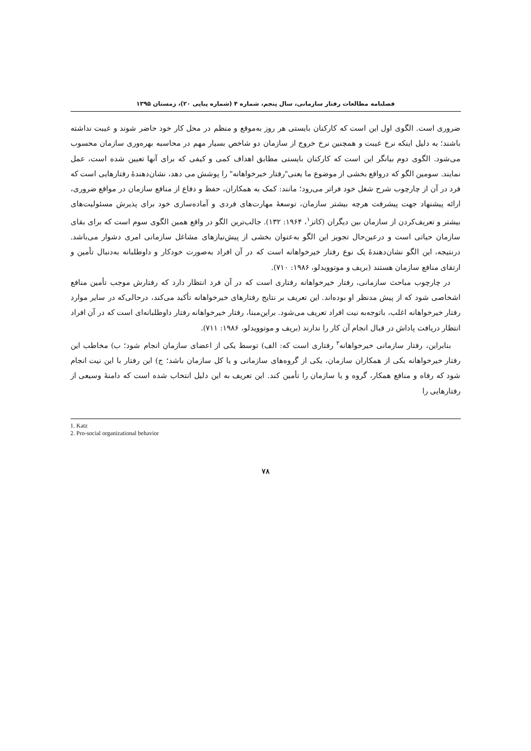فصلنامه مطالعات رفتار سازمانی، سال پنجم، شماره ۴ (شماره پیاپی ۲۰)، زمستان ۱۳۹۵
ضروری است. الگوی اول این است که کارکنان بایستی هر روز به‌موقع و منظم در محل کار خود حاضر شوند و غیبت نداشته باشند؛ به دلیل اینکه نرخ غیبت و همچنین نرخ خروج از سازمان دو شاخص بسیار مهم در محاسبه بهره‌وری سازمان محسوب می‌شود. الگوی دوم بیانگر این است که کارکنان بایستی مطابق اهداف کمی و کیفی که برای آنها تعیین شده است، عمل نمایند. سومین الگو که درواقع بخشی از موضوع ما یعنی"رفتار خیرخواهانه" را پوشش می دهد، نشان‌دهندهٔ رفتارهایی است که فرد در آن از چارچوب شرح شغل خود فراتر می‌رود؛ مانند: کمک به همکاران، حفظ و دفاع از منافع سازمان در مواقع ضروری، ارائه پیشنهاد جهت پیشرفت هرچه بیشتر سازمان، توسعهٔ مهارت‌های فردی و آماده‌سازی خود برای پذیرش مسئولیت‌های بیشتر و تعریف‌کردن از سازمان بین دیگران (کاتز<sup>۱</sup>، ۱۹۶۴: ۱۳۲). جالب‌ترین الگو در واقع همین الگوی سوم است که برای بقای سازمان حیاتی است و درعین‌حال تجویز این الگو به‌عنوان بخشی از پیش‌نیازهای مشاغل سازمانی امری دشوار می‌باشد. درنتیجه، این الگو نشان‌دهندهٔ یک نوع رفتار خیرخواهانه است که در آن افراد به‌صورت خودکار و داوطلبانه به‌دنبال تأمین و ارتقای منافع سازمان هستند (بریف و موتوویدلو، ۱۹۸۶: ۷۱۰).
در چارچوب مباحث سازمانی، رفتار خیرخواهانه رفتاری است که در آن فرد انتظار دارد که رفتارش موجب تأمین منافع اشخاصی شود که از پیش مدنظر او بوده‌اند. این تعریف بر نتایج رفتارهای خیرخواهانه تأکید می‌کند، درحالی‌که در سایر موارد رفتار خیرخواهانه اغلب، باتوجه‌به نیت افراد تعریف می‌شود. براین‌مبنا، رفتار خیرخواهانه رفتار داوطلبانه‌ای است که در آن افراد انتظار دریافت پاداش در قبال انجام آن کار را ندارند (بریف و موتوویدلو، ۱۹۸۶: ۷۱۱).
بنابراین، رفتار سازمانی خیرخواهانه<sup>۲</sup> رفتاری است که: الف) توسط یکی از اعضای سازمان انجام شود؛ ب) مخاطب این رفتار خیرخواهانه یکی از همکاران سازمان، یکی از گروه‌های سازمانی و یا کل سازمان باشد؛ ج) این رفتار با این نیت انجام شود که رفاه و منافع همکار، گروه و یا سازمان را تأمین کند. این تعریف به این دلیل انتخاب شده است که دامنهٔ وسیعی از رفتارهایی را
1. Katz
2. Pro-social organizational behavior
۷۸